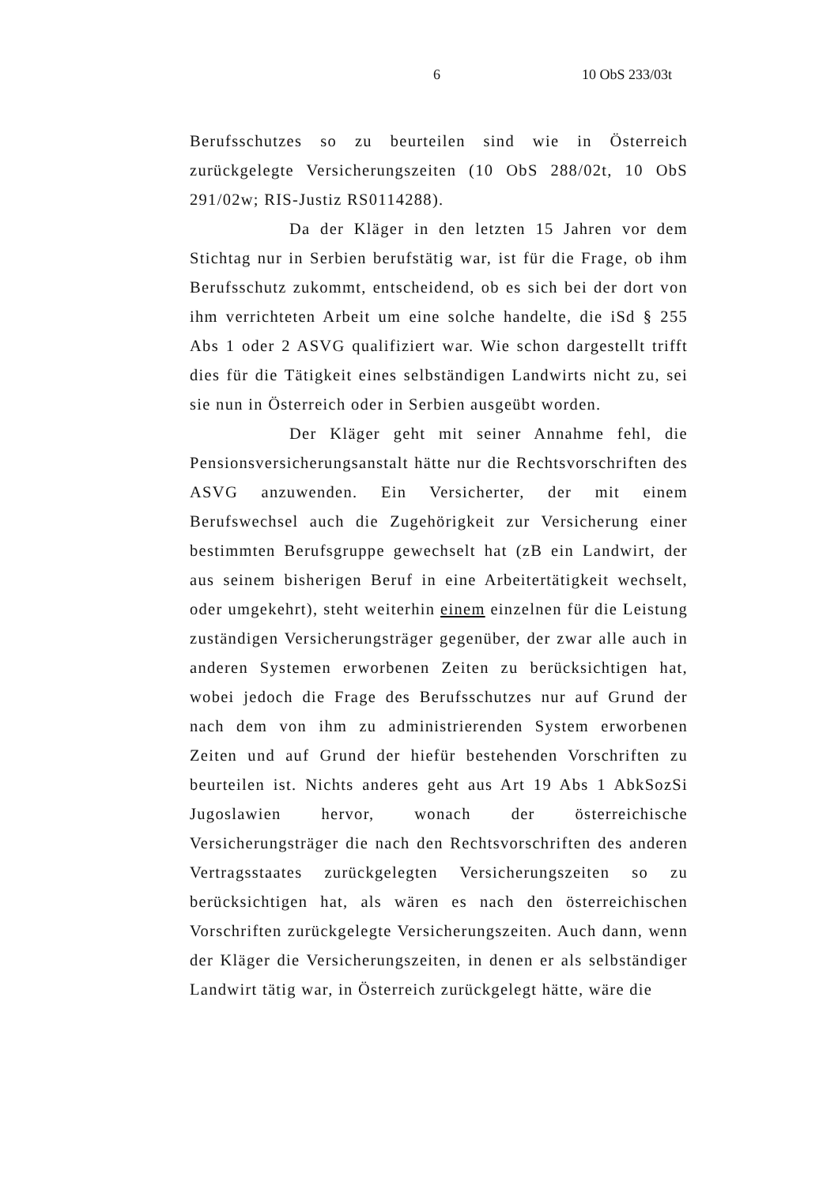6 10 ObS 233/03t
Berufsschutzes so zu beurteilen sind wie in Österreich zurückgelegte Versicherungszeiten (10 ObS 288/02t, 10 ObS 291/02w; RIS-Justiz RS0114288).
Da der Kläger in den letzten 15 Jahren vor dem Stichtag nur in Serbien berufstätig war, ist für die Frage, ob ihm Berufsschutz zukommt, entscheidend, ob es sich bei der dort von ihm verrichteten Arbeit um eine solche handelte, die iSd § 255 Abs 1 oder 2 ASVG qualifiziert war. Wie schon dargestellt trifft dies für die Tätigkeit eines selbständigen Landwirts nicht zu, sei sie nun in Österreich oder in Serbien ausgeübt worden.
Der Kläger geht mit seiner Annahme fehl, die Pensionsversicherungsanstalt hätte nur die Rechtsvorschriften des ASVG anzuwenden. Ein Versicherter, der mit einem Berufswechsel auch die Zugehörigkeit zur Versicherung einer bestimmten Berufsgruppe gewechselt hat (zB ein Landwirt, der aus seinem bisherigen Beruf in eine Arbeitertätigkeit wechselt, oder umgekehrt), steht weiterhin einem einzelnen für die Leistung zuständigen Versicherungsträger gegenüber, der zwar alle auch in anderen Systemen erworbenen Zeiten zu berücksichtigen hat, wobei jedoch die Frage des Berufsschutzes nur auf Grund der nach dem von ihm zu administrierenden System erworbenen Zeiten und auf Grund der hiefür bestehenden Vorschriften zu beurteilen ist. Nichts anderes geht aus Art 19 Abs 1 AbkSozSi Jugoslawien hervor, wonach der österreichische Versicherungsträger die nach den Rechtsvorschriften des anderen Vertragsstaates zurückgelegten Versicherungszeiten so zu berücksichtigen hat, als wären es nach den österreichischen Vorschriften zurückgelegte Versicherungszeiten. Auch dann, wenn der Kläger die Versicherungszeiten, in denen er als selbständiger Landwirt tätig war, in Österreich zurückgelegt hätte, wäre die